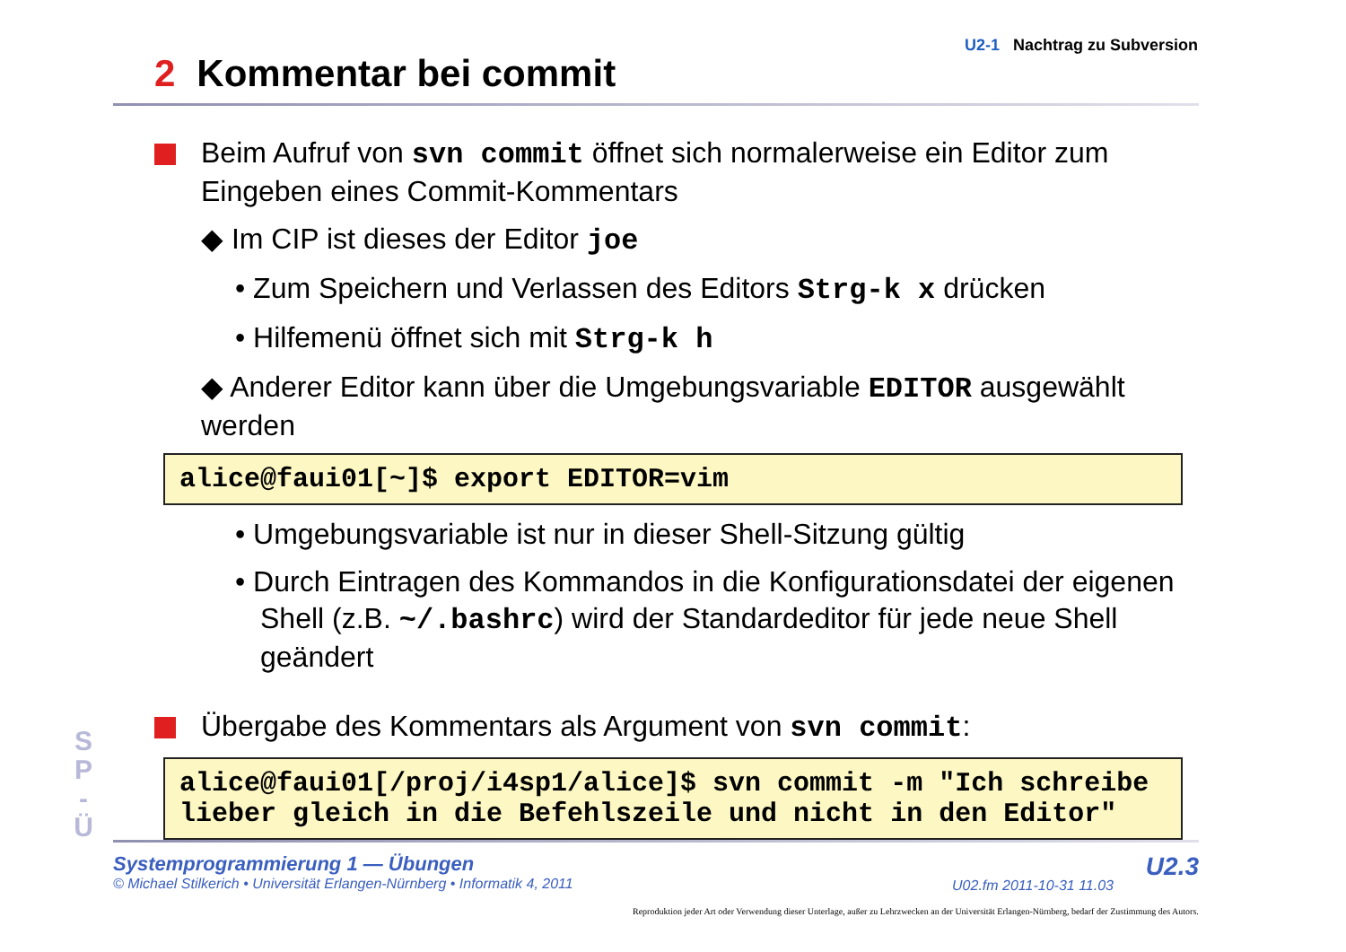U2-1 Nachtrag zu Subversion
2 Kommentar bei commit
Beim Aufruf von svn commit öffnet sich normalerweise ein Editor zum Eingeben eines Commit-Kommentars
◆ Im CIP ist dieses der Editor joe
• Zum Speichern und Verlassen des Editors Strg-k x drücken
• Hilfemenü öffnet sich mit Strg-k h
◆ Anderer Editor kann über die Umgebungsvariable EDITOR ausgewählt werden
alice@faui01[~]$ export EDITOR=vim
• Umgebungsvariable ist nur in dieser Shell-Sitzung gültig
• Durch Eintragen des Kommandos in die Konfigurationsdatei der eigenen Shell (z.B. ~/.bashrc) wird der Standardeditor für jede neue Shell geändert
Übergabe des Kommentars als Argument von svn commit:
alice@faui01[/proj/i4sp1/alice]$ svn commit -m "Ich schreibe lieber gleich in die Befehlszeile und nicht in den Editor"
S
P
-
Ü
Systemprogrammierung 1 — Übungen
© Michael Stilkerich • Universität Erlangen-Nürnberg • Informatik 4, 2011
U02.fm 2011-10-31 11.03
U2.3
Reproduktion jeder Art oder Verwendung dieser Unterlage, außer zu Lehrzwecken an der Universität Erlangen-Nürnberg, bedarf der Zustimmung des Autors.